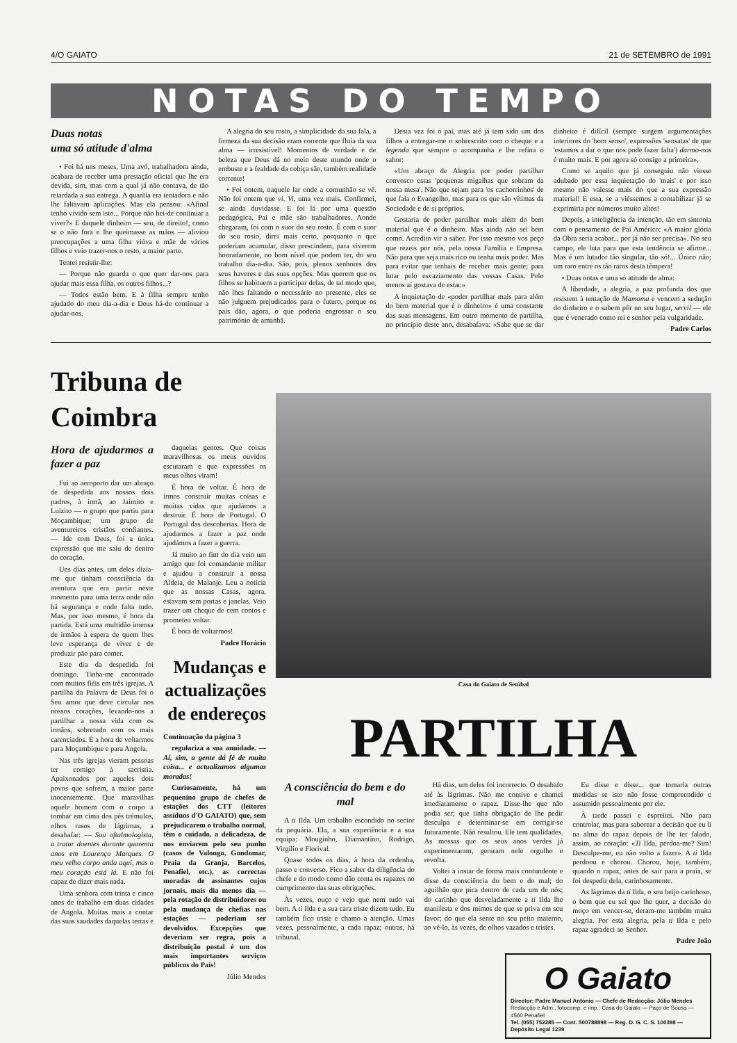4/O GAIATO 21 de SETEMBRO de 1991
NOTAS DO TEMPO
Duas notas
uma só atitude d'alma
• Foi há uns meses. Uma avó, trabalhadora ainda, acabara de receber uma prestação oficial que lhe era devida, sim, mas com a qual já não contava, de tão retardada a sua entrega. A quantia era tentadora e não lhe faltavam aplicações. Mas ela pensou: «Afinal tenho vivido sem isto... Porque não hei-de continuar a viver?» E daquele dinheiro — seu, de direito!, como se o não fora e lhe queimasse as mãos — aliviou preocupações a uma filha viúva e mãe de vários filhos e veio trazer-nos o resto, a maior parte.
Tentei resistir-lhe:
— Porque não guarda o que quer dar-nos para ajudar mais essa filha, os outros filhos...?
— Todos estão bem. E à filha sempre tenho ajudado do meu dia-a-dia e Deus há-de continuar a ajudar-nos.
A alegria do seu rosto, a simplicidade da sua fala, a firmeza da sua decisão eram corrente que fluía da sua alma — irresistível! Momentos de verdade e de beleza que Deus dá no meio deste mundo onde o embuste e a fealdade da cobiça são, também realidade corrente!
• Foi ontem, naquele lar onde a comunhão se vê. Não foi ontem que vi. Vi, uma vez mais. Confirmei, se ainda duvidasse. E foi lá por uma questão pedagógica. Pai e mãe são trabalhadores. Aonde chegaram, foi com o suor do seu rosto. É com o suor do seu rosto, direi mais certo, porquanto o que poderiam acumular, disso prescindem, para viverem honradamente, no bom nível que podem ter, do seu trabalho dia-a-dia. São, pois, plenos senhores dos seus haveres e das suas opções. Mas querem que os filhos se habituem a participar delas, de tal modo que, não lhes faltando o necessário no presente, eles se não julguem prejudicados para o futuro, porque os pais dão, agora, o que poderia engrossar o seu património de amanhã.
Desta vez foi o pai, mas até já tem sido um dos filhos a entregar-me o sobrescrito com o cheque e a legenda que sempre o acompanha e lhe refina o sabor:
«Um abraço de Alegria por poder partilhar convosco estas 'pequenas migalhas que sobram da nossa mesa'. Não que sejam para 'os cachorrinhos' de que fala o Evangelho, mas para os que são vítimas da Sociedade e de si próprios.
Gostaria de poder partilhar mais além do bem material que é o dinheiro. Mas ainda não sei bem como. Acredito vir a saber. Por isso mesmo vos peço que rezeis por nós, pela nossa Família e Empresa. Não para que seja mais rico ou tenha mais poder. Mas para evitar que tenhais de receber mais gente; para lutar pelo esvaziamento das vossas Casas. Pelo menos aí gostava de estar.»
A inquietação de «poder partilhar mais para além do bem material que é o dinheiro» é uma constante das suas mensagens. Em outro momento de partilha, no princípio deste ano, desabafava: «Sabe que se dar dinheiro é difícil (sempre surgem argumentações interiores do 'bom senso', expressões 'sensatas' de que 'estamos a dar o que nos pode fazer falta') darmo-nos é muito mais. E por agora só consigo a primeira».
Como se aquilo que já conseguiu não viesse adubado por essa inquietação do 'mais' e por isso mesmo não valesse mais do que a sua expressão material! E esta, se a viéssemos a contabilizar já se exprimiria por números muito altos!
Depois, a inteligência da intenção, tão em sintonia com o pensamento de Pai Américo: «A maior glória da Obra seria acabar... por já não ser precisa». No seu campo, ele luta para que esta tendência se afirme... Mas é um lutador tão singular, tão só!... Único não; um raro entre os tão raros desta têmpera!
• Duas notas e uma só atitude de alma:
A liberdade, a alegria, a paz profunda dos que resistem à tentação de Mamoma e vencem a sedução do dinheiro e o sabem pôr no seu lugar, servil — ele que é venerado como rei e senhor pela vulgaridade.
Padre Carlos
Tribuna de Coimbra
Hora de ajudarmos a fazer a paz
Fui ao aeroporto dar um abraço de despedida aos nossos dois padres, à irmã, ao Jaimito e Luizito — o grupo que partiu para Moçambique; um grupo de aventureiros cristãos confiantes. — Ide com Deus, foi a única expressão que me saiu de dentro do coração.
Uns dias antes, um deles dizia-me que tinham consciência da aventura que era partir neste momento para uma terra onde não há segurança e onde falta tudo. Mas, por isso mesmo, é hora da partida. Está uma multidão imensa de irmãos à espera de quem lhes leve esperança de viver e de produzir pão para comer.
Este dia da despedida foi domingo. Tinha-me encontrado com muitos fiéis em três igrejas. A partilha da Palavra de Deus foi o Seu amor que deve circular nos nossos corações, levando-nos a partilhar a nossa vida com os irmãos, sobretudo com os mais carenciados. É a hora de voltarmos para Moçambique e para Angola.
Nas três igrejas vieram pessoas ter comigo à sacristia. Apaixonados por aqueles dois povos que sofrem, a maior parte inocentemente. Que maravilhas aquele homem com o corpo a tombar em cima dos pés trémulos, olhos rasos de lágrimas, a desabafar: — Sou oftalmologista, a tratar doentes durante quarenta anos em Lourenço Marques. O meu velho corpo anda aqui, mas o meu coração está lá. E não foi capaz de dizer mais nada.
Uma senhora com trinta e cinco anos de trabalho em duas cidades de Angola. Muitas mais a contar das suas saudades daquelas terras e
daquelas gentes. Que coisas maravilhosas os meus ouvidos escutaram e que expressões os meus olhos viram!
É hora de voltar. É hora de irmos construir muitas coisas e muitas vidas que ajudámos a destruir. É hora de Portugal. O Portugal das descobertas. Hora de ajudarmos a fazer a paz onde ajudámos a fazer a guerra.
Já muito ao fim do dia veio um amigo que foi comandante militar e ajudou a construir a nossa Aldeia, de Malanje. Leu a notícia que as nossas Casas, agora, estavam sem portas e janelas. Veio trazer um cheque de cem contos e prometeu voltar.
É hora de voltarmos!
Padre Horácio
Mudanças e actualizações de endereços
Continuação da página 3
regulariza a sua anuidade. — Aí, sim, a gente dá fé de muita coisa... e actualizamos algumas moradas!
Curiosamente, há um pequenino grupo de chefes de estações dos CTT (leitores assíduos d'O GAIATO) que, sem prejudicarem o trabalho normal, têm o cuidado, a delicadeza, de nos enviarem pelo seu punho (casos de Valongo, Gondomar, Praia da Granja, Barcelos, Penafiel, etc.), as correctas moradas de assinantes cujos jornais, mais dia menos dia — pela rotação de distribuidores ou pela mudança de chefias nas estações — poderiam ser devolvidos. Excepções que deveriam ser regra, pois a distribuição postal é um dos mais importantes serviços públicos do País!
Júlio Mendes
Casa do Gaiato de Setúbal
PARTILHA
A consciência do bem e do mal
A ti Ilda. Um trabalho escondido no sector da pequária. Ela, a sua experiência e a sua equipa: Mouginho, Diamantino, Rodrigo, Virgílio e Florival.
Quase todos os dias, à hora da ordenha, passo e converso. Fico a saber da diligência do chefe e do modo como dão conta os rapazes no cumprimento das suas obrigações.
Às vezes, ouço e vejo que nem tudo vai bem. A ti Ilda e a sua cara triste dizem tudo. Eu também fico triste e chamo a atenção. Umas vezes, pessoalmente, a cada rapaz; outras, há tribunal.
Há dias, um deles foi incorrecto. O desabafo até às lágrimas. Não me contive e chamei imediatamente o rapaz. Disse-lhe que não podia ser; que tinha obrigação de lhe pedir desculpa e determinar-se em corrigir-se futuramente. Não resultou. Ele tem qualidades. As mossas que os seus anos verdes já experimentaram, geraram nele orgulho e revolta.
Voltei a instar de forma mais contundente e disse da consciência do bem e do mal; do aguilhão que pica dentro de cada um de nós; do carinho que desveladamente a ti Ilda lhe manifesta e dos mimos de que se priva em seu favor; do que ela sente no seu peito materno, ao vê-lo, às vezes, de olhos vazados e tristes.
Eu disse e disse... que tomaria outras medidas se isto não fosse compreendido e assumido pessoalmente por ele.
À tarde passei e espreitei. Não para controlar, mas para saborear a decisão que eu li na alma do rapaz depois de lhe ter falado, assim, ao coração: «Ti Ilda, perdoa-me? Sim! Desculpe-me, eu não volto a fazer». A ti Ilda perdoou e chorou. Chorou, hoje, também, quando o rapaz, antes de sair para a praia, se foi despedir dela, carinhosamente.
As lágrimas da ti Ilda, o seu beijo carinhoso, o bem que eu sei que lhe quer, a decisão do moço em vencer-se, deram-me também muita alegria. Por esta alegria, pela ti Ilda e pelo rapaz agradeci ao Senhor.
Padre João
O Gaiato
Director: Padre Manuel António — Chefe de Redacção: Júlio Mendes
Redacção e Adm., fotocomp. e imp.: Casa do Gaiato — Paço de Sousa — 4560 Penafiel
Tel. (055) 752285 — Cont. 500788898 — Reg. D. G. C. S. 100398 — Depósito Legal 1239